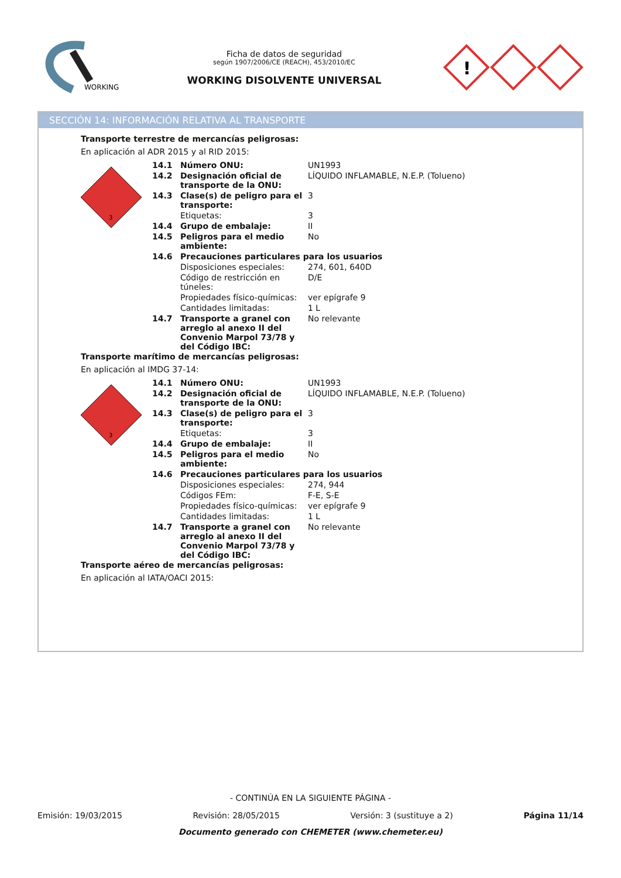WORKING
Ficha de datos de seguridad
según 1907/2006/CE (REACH), 453/2010/EC
WORKING DISOLVENTE UNIVERSAL
!
SECCIÓN 14: INFORMACIÓN RELATIVA AL TRANSPORTE
Transporte terrestre de mercancías peligrosas:
En aplicación al ADR 2015 y al RID 2015:
3
| 14.1 | Número ONU: | UN1993 |
| 14.2 | Designación oficial de transporte de la ONU: | LÍQUIDO INFLAMABLE, N.E.P. (Tolueno) |
| 14.3 | Clase(s) de peligro para el transporte: | 3 |
| | Etiquetas: | 3 |
| 14.4 | Grupo de embalaje: | II |
| 14.5 | Peligros para el medio ambiente: | No |
| 14.6 | Precauciones particulares para los usuarios | |
| | Disposiciones especiales: | 274, 601, 640D |
| | Código de restricción en túneles: | D/E |
| | Propiedades físico-químicas: | ver epígrafe 9 |
| | Cantidades limitadas: | 1 L |
| 14.7 | Transporte a granel con arreglo al anexo II del Convenio Marpol 73/78 y del Código IBC: | No relevante |
Transporte marítimo de mercancías peligrosas:
En aplicación al IMDG 37-14:
3
| 14.1 | Número ONU: | UN1993 |
| 14.2 | Designación oficial de transporte de la ONU: | LÍQUIDO INFLAMABLE, N.E.P. (Tolueno) |
| 14.3 | Clase(s) de peligro para el transporte: | 3 |
| | Etiquetas: | 3 |
| 14.4 | Grupo de embalaje: | II |
| 14.5 | Peligros para el medio ambiente: | No |
| 14.6 | Precauciones particulares para los usuarios | |
| | Disposiciones especiales: | 274, 944 |
| | Códigos FEm: | F-E, S-E |
| | Propiedades físico-químicas: | ver epígrafe 9 |
| | Cantidades limitadas: | 1 L |
| 14.7 | Transporte a granel con arreglo al anexo II del Convenio Marpol 73/78 y del Código IBC: | No relevante |
Transporte aéreo de mercancías peligrosas:
En aplicación al IATA/OACI 2015:
- CONTINÚA EN LA SIGUIENTE PÁGINA -
Emisión: 19/03/2015 Revisión: 28/05/2015 Versión: 3 (sustituye a 2) Página 11/14
Documento generado con CHEMETER (www.chemeter.eu)